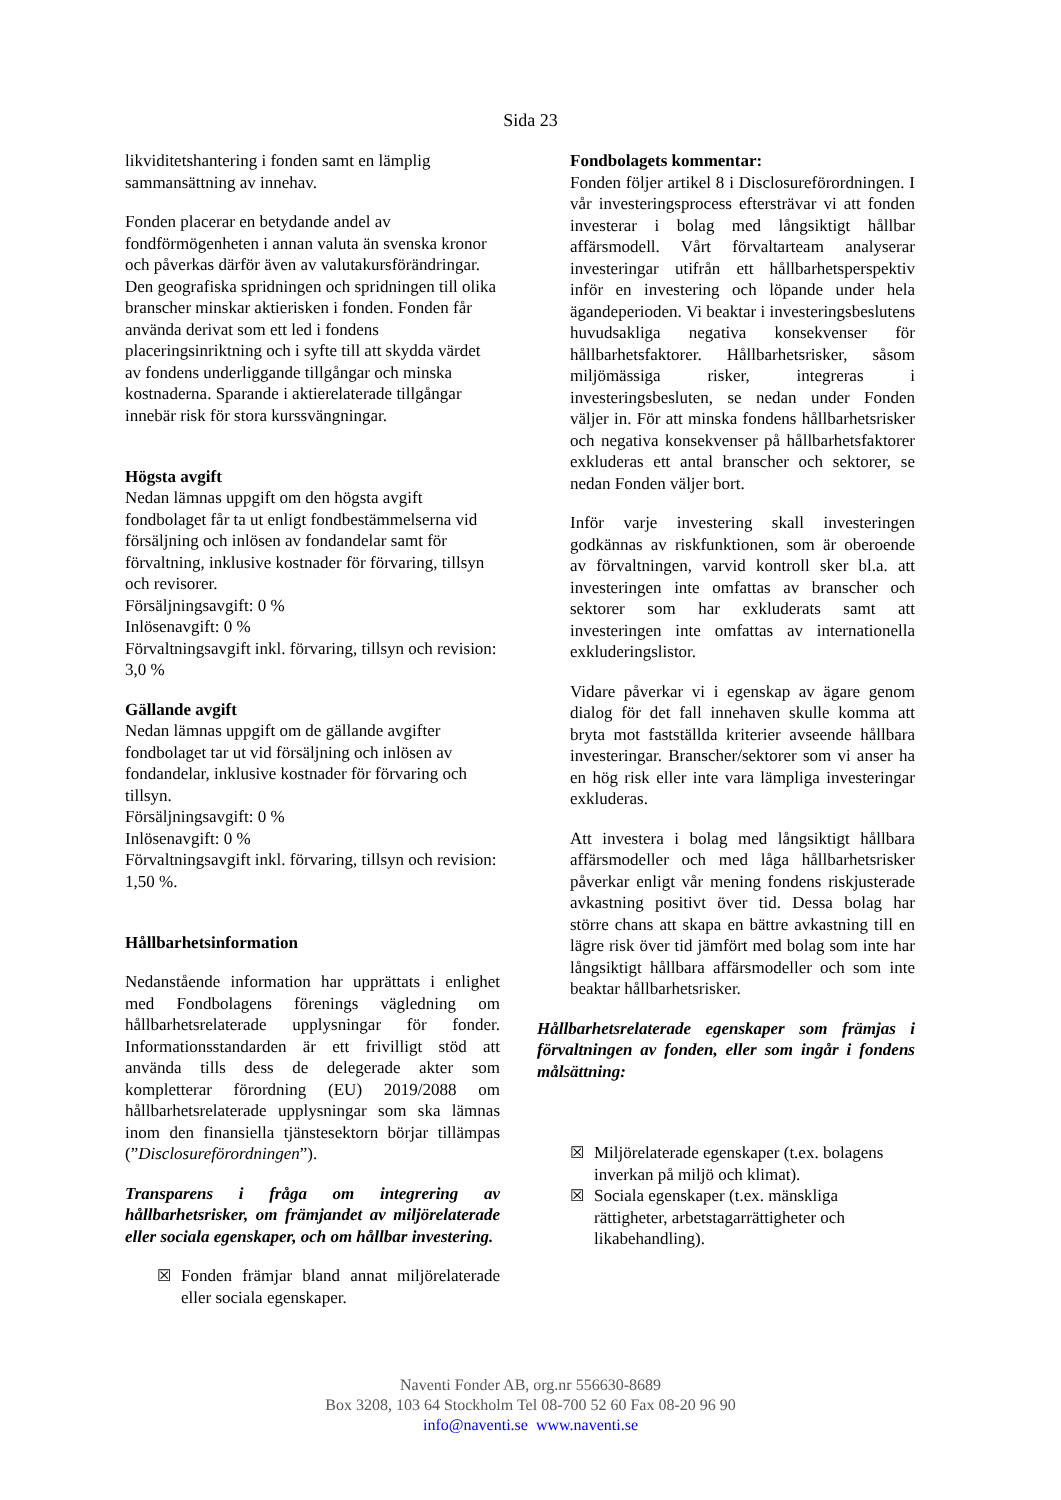Sida 23
likviditetshantering i fonden samt en lämplig sammansättning av innehav.
Fonden placerar en betydande andel av fondförmögenheten i annan valuta än svenska kronor och påverkas därför även av valutakursförändringar. Den geografiska spridningen och spridningen till olika branscher minskar aktierisken i fonden. Fonden får använda derivat som ett led i fondens placeringsinriktning och i syfte till att skydda värdet av fondens underliggande tillgångar och minska kostnaderna. Sparande i aktierelaterade tillgångar innebär risk för stora kurssvängningar.
Högsta avgift
Nedan lämnas uppgift om den högsta avgift fondbolaget får ta ut enligt fondbestämmelserna vid försäljning och inlösen av fondandelar samt för förvaltning, inklusive kostnader för förvaring, tillsyn och revisorer.
Försäljningsavgift: 0 %
Inlösenavgift: 0 %
Förvaltningsavgift inkl. förvaring, tillsyn och revision: 3,0 %
Gällande avgift
Nedan lämnas uppgift om de gällande avgifter fondbolaget tar ut vid försäljning och inlösen av fondandelar, inklusive kostnader för förvaring och tillsyn.
Försäljningsavgift: 0 %
Inlösenavgift: 0 %
Förvaltningsavgift inkl. förvaring, tillsyn och revision: 1,50 %.
Hållbarhetsinformation
Nedanstående information har upprättats i enlighet med Fondbolagens förenings vägledning om hållbarhetsrelaterade upplysningar för fonder. Informationsstandarden är ett frivilligt stöd att använda tills dess de delegerade akter som kompletterar förordning (EU) 2019/2088 om hållbarhetsrelaterade upplysningar som ska lämnas inom den finansiella tjänstesektorn börjar tillämpas (”Disclosureförordningen”).
Transparens i fråga om integrering av hållbarhetsrisker, om främjandet av miljörelaterade eller sociala egenskaper, och om hållbar investering.
☒ Fonden främjar bland annat miljörelaterade eller sociala egenskaper.
Fondbolagets kommentar:
Fonden följer artikel 8 i Disclosureförordningen. I vår investeringsprocess eftersträvar vi att fonden investerar i bolag med långsiktigt hållbar affärsmodell. Vårt förvaltarteam analyserar investeringar utifrån ett hållbarhetsperspektiv inför en investering och löpande under hela ägandeperioden. Vi beaktar i investeringsbeslutens huvudsakliga negativa konsekvenser för hållbarhetsfaktorer. Hållbarhetsrisker, såsom miljömässiga risker, integreras i investeringsbesluten, se nedan under Fonden väljer in. För att minska fondens hållbarhetsrisker och negativa konsekvenser på hållbarhetsfaktorer exkluderas ett antal branscher och sektorer, se nedan Fonden väljer bort.
Inför varje investering skall investeringen godkännas av riskfunktionen, som är oberoende av förvaltningen, varvid kontroll sker bl.a. att investeringen inte omfattas av branscher och sektorer som har exkluderats samt att investeringen inte omfattas av internationella exkluderingslistor.
Vidare påverkar vi i egenskap av ägare genom dialog för det fall innehaven skulle komma att bryta mot fastställda kriterier avseende hållbara investeringar. Branscher/sektorer som vi anser ha en hög risk eller inte vara lämpliga investeringar exkluderas.
Att investera i bolag med långsiktigt hållbara affärsmodeller och med låga hållbarhetsrisker påverkar enligt vår mening fondens riskjusterade avkastning positivt över tid. Dessa bolag har större chans att skapa en bättre avkastning till en lägre risk över tid jämfört med bolag som inte har långsiktigt hållbara affärsmodeller och som inte beaktar hållbarhetsrisker.
Hållbarhetsrelaterade egenskaper som främjas i förvaltningen av fonden, eller som ingår i fondens målsättning:
☒ Miljörelaterade egenskaper (t.ex. bolagens inverkan på miljö och klimat).
☒ Sociala egenskaper (t.ex. mänskliga rättigheter, arbetstagarrättigheter och likabehandling).
Naventi Fonder AB, org.nr 556630-8689
Box 3208, 103 64 Stockholm Tel 08-700 52 60 Fax 08-20 96 90
info@naventi.se www.naventi.se